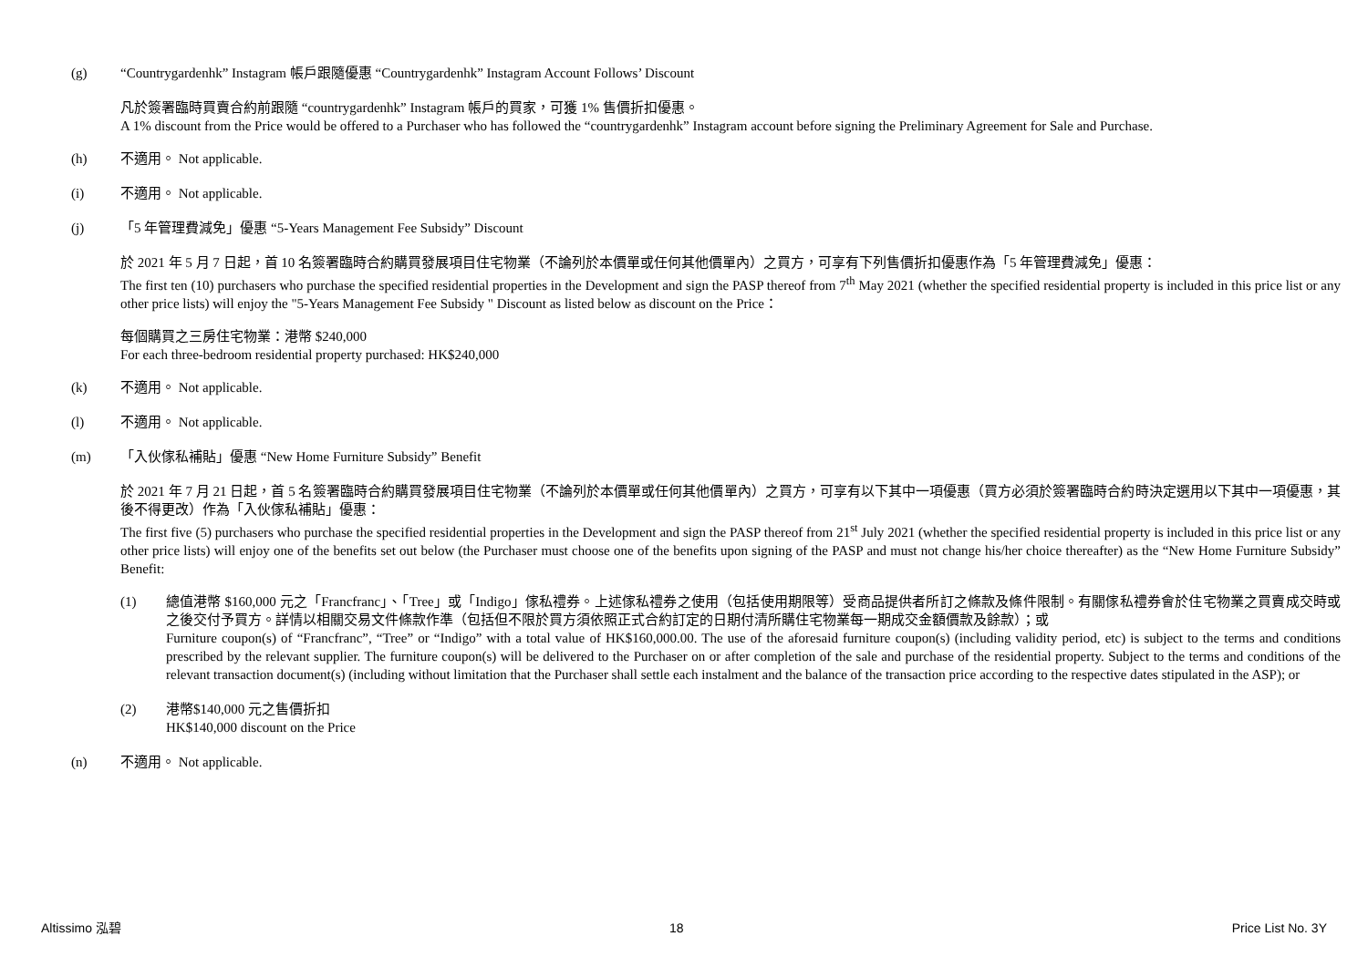(g) “Countrygardenhk” Instagram 帳戶跟隨優惠 “Countrygardenhk” Instagram Account Follows’ Discount
凡於簽署臨時買賣合約前跟隨 “countrygardenhk” Instagram 帳戶的買家，可獲 1% 售價折扣優惠。
A 1% discount from the Price would be offered to a Purchaser who has followed the “countrygardenhk” Instagram account before signing the Preliminary Agreement for Sale and Purchase.
(h) 不適用。 Not applicable.
(i) 不適用。 Not applicable.
(j) 「5 年管理費減免」優惠 “5-Years Management Fee Subsidy” Discount
於 2021 年 5 月 7 日起，首 10 名簽署臨時合約購買發展項目住宅物業（不論列於本價單或任何其他價單內）之買方，可享有下列售價折扣優惠作為「5 年管理費減免」優惠：
The first ten (10) purchasers who purchase the specified residential properties in the Development and sign the PASP thereof from 7<sup>th</sup> May 2021 (whether the specified residential property is included in this price list or any other price lists) will enjoy the "5-Years Management Fee Subsidy " Discount as listed below as discount on the Price：
每個購買之三房住宅物業：港幣 $240,000
For each three-bedroom residential property purchased: HK$240,000
(k) 不適用。 Not applicable.
(l) 不適用。 Not applicable.
(m) 「入伙傢私補貼」優惠 “New Home Furniture Subsidy” Benefit
於 2021 年 7 月 21 日起，首 5 名簽署臨時合約購買發展項目住宅物業（不論列於本價單或任何其他價單內）之買方，可享有以下其中一項優惠（買方必須於簽署臨時合約時決定選用以下其中一項優惠，其後不得更改）作為「入伙傢私補貼」優惠：
The first five (5) purchasers who purchase the specified residential properties in the Development and sign the PASP thereof from 21<sup>st</sup> July 2021 (whether the specified residential property is included in this price list or any other price lists) will enjoy one of the benefits set out below (the Purchaser must choose one of the benefits upon signing of the PASP and must not change his/her choice thereafter) as the “New Home Furniture Subsidy” Benefit:
(1) 總值港幣 $160,000 元之「Francfranc」、「Tree」或「Indigo」傢私禮券。上述傢私禮券之使用（包括使用期限等）受商品提供者所訂之條款及條件限制。有關傢私禮券會於住宅物業之買賣成交時或之後交付予買方。詳情以相關交易文件條款作準（包括但不限於買方須依照正式合約訂定的日期付清所購住宅物業每一期成交金額價款及餘款）；或
Furniture coupon(s) of “Francfranc”, “Tree” or “Indigo” with a total value of HK$160,000.00. The use of the aforesaid furniture coupon(s) (including validity period, etc) is subject to the terms and conditions prescribed by the relevant supplier. The furniture coupon(s) will be delivered to the Purchaser on or after completion of the sale and purchase of the residential property. Subject to the terms and conditions of the relevant transaction document(s) (including without limitation that the Purchaser shall settle each instalment and the balance of the transaction price according to the respective dates stipulated in the ASP); or
(2) 港幣$140,000 元之售價折扣
HK$140,000 discount on the Price
(n) 不適用。 Not applicable.
Altissimo 泓碧 18 Price List No. 3Y